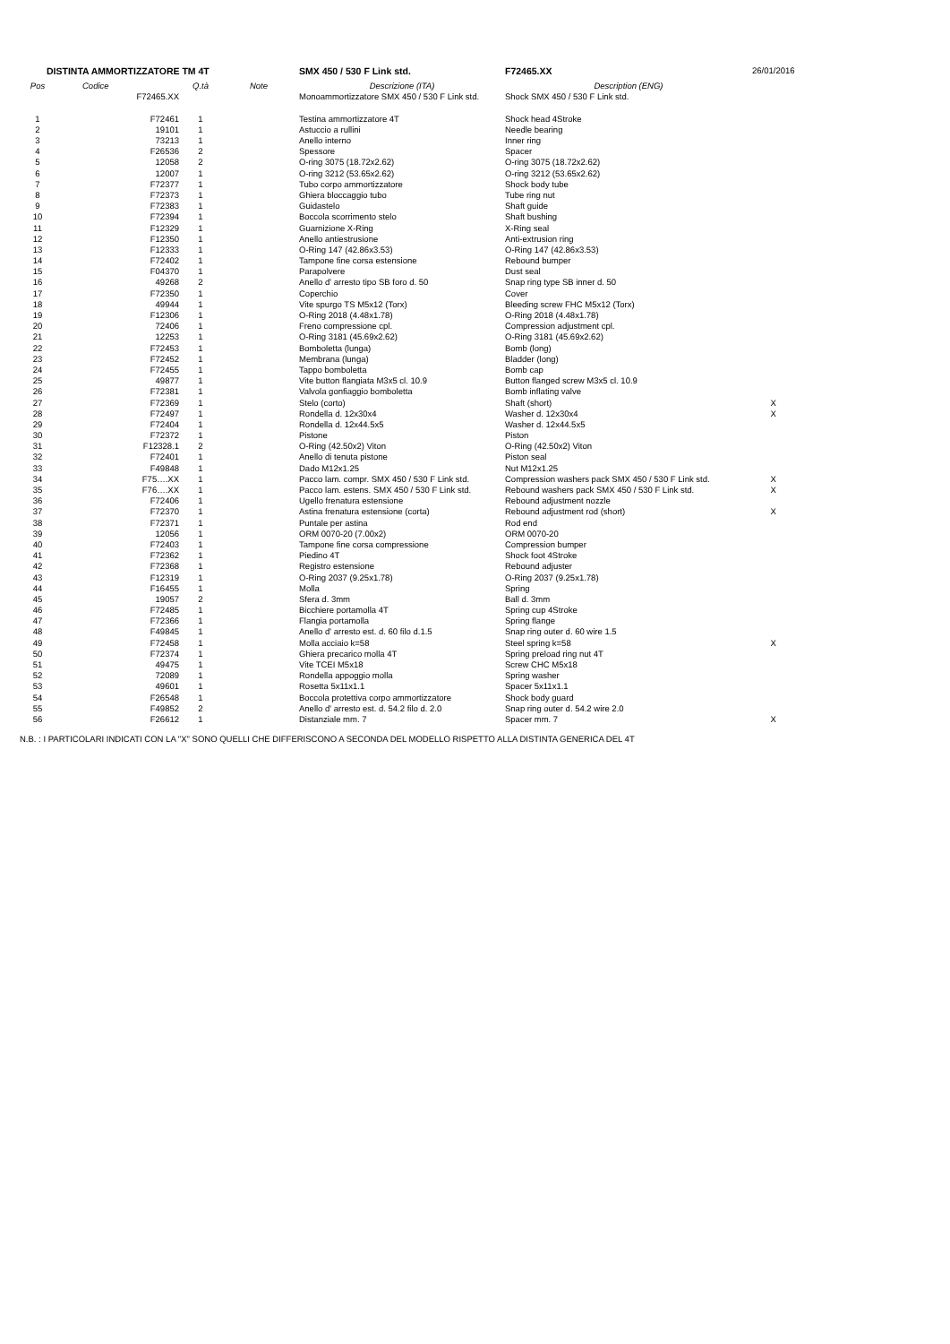| DISTINTA AMMORTIZZATORE TM 4T | | | | SMX 450 / 530 F Link std. | F72465.XX | 26/01/2016 |
| Pos | Codice | Q.tà | Note | Descrizione (ITA) | Description (ENG) | |
| | F72465.XX | | | Monoammortizzatore SMX 450 / 530 F Link std. | Shock SMX 450 / 530 F Link std. | |
| 1 | F72461 | 1 | | Testina ammortizzatore 4T | Shock head 4Stroke | |
| 2 | 19101 | 1 | | Astuccio a rullini | Needle bearing | |
| 3 | 73213 | 1 | | Anello interno | Inner ring | |
| 4 | F26536 | 2 | | Spessore | Spacer | |
| 5 | 12058 | 2 | | O-ring 3075 (18.72x2.62) | O-ring 3075 (18.72x2.62) | |
| 6 | 12007 | 1 | | O-ring 3212 (53.65x2.62) | O-ring 3212 (53.65x2.62) | |
| 7 | F72377 | 1 | | Tubo corpo ammortizzatore | Shock body tube | |
| 8 | F72373 | 1 | | Ghiera bloccaggio tubo | Tube ring nut | |
| 9 | F72383 | 1 | | Guidastelo | Shaft guide | |
| 10 | F72394 | 1 | | Boccola scorrimento stelo | Shaft bushing | |
| 11 | F12329 | 1 | | Guarnizione X-Ring | X-Ring seal | |
| 12 | F12350 | 1 | | Anello antiestrusione | Anti-extrusion ring | |
| 13 | F12333 | 1 | | O-Ring 147 (42.86x3.53) | O-Ring 147 (42.86x3.53) | |
| 14 | F72402 | 1 | | Tampone fine corsa estensione | Rebound bumper | |
| 15 | F04370 | 1 | | Parapolvere | Dust seal | |
| 16 | 49268 | 2 | | Anello d' arresto tipo SB foro d. 50 | Snap ring type SB inner d. 50 | |
| 17 | F72350 | 1 | | Coperchio | Cover | |
| 18 | 49944 | 1 | | Vite spurgo TS M5x12 (Torx) | Bleeding screw FHC M5x12 (Torx) | |
| 19 | F12306 | 1 | | O-Ring 2018 (4.48x1.78) | O-Ring 2018 (4.48x1.78) | |
| 20 | 72406 | 1 | | Freno compressione cpl. | Compression adjustment cpl. | |
| 21 | 12253 | 1 | | O-Ring 3181 (45.69x2.62) | O-Ring 3181 (45.69x2.62) | |
| 22 | F72453 | 1 | | Bomboletta (lunga) | Bomb (long) | |
| 23 | F72452 | 1 | | Membrana (lunga) | Bladder (long) | |
| 24 | F72455 | 1 | | Tappo bomboletta | Bomb cap | |
| 25 | 49877 | 1 | | Vite button flangiata M3x5 cl. 10.9 | Button flanged screw M3x5 cl. 10.9 | |
| 26 | F72381 | 1 | | Valvola gonfiaggio bomboletta | Bomb inflating valve | |
| 27 | F72369 | 1 | | Stelo (corto) | Shaft (short) | X |
| 28 | F72497 | 1 | | Rondella d. 12x30x4 | Washer d. 12x30x4 | X |
| 29 | F72404 | 1 | | Rondella d. 12x44.5x5 | Washer d. 12x44.5x5 | |
| 30 | F72372 | 1 | | Pistone | Piston | |
| 31 | F12328.1 | 2 | | O-Ring (42.50x2) Viton | O-Ring (42.50x2) Viton | |
| 32 | F72401 | 1 | | Anello di tenuta pistone | Piston seal | |
| 33 | F49848 | 1 | | Dado M12x1.25 | Nut M12x1.25 | |
| 34 | F75….XX | 1 | | Pacco lam. compr. SMX 450 / 530 F Link std. | Compression washers pack SMX 450 / 530 F Link std. | X |
| 35 | F76….XX | 1 | | Pacco lam. estens. SMX 450 / 530 F Link std. | Rebound washers pack SMX 450 / 530 F Link std. | X |
| 36 | F72406 | 1 | | Ugello frenatura estensione | Rebound adjustment nozzle | |
| 37 | F72370 | 1 | | Astina frenatura estensione (corta) | Rebound adjustment rod (short) | X |
| 38 | F72371 | 1 | | Puntale per astina | Rod end | |
| 39 | 12056 | 1 | | ORM 0070-20 (7.00x2) | ORM 0070-20 | |
| 40 | F72403 | 1 | | Tampone fine corsa compressione | Compression bumper | |
| 41 | F72362 | 1 | | Piedino 4T | Shock foot 4Stroke | |
| 42 | F72368 | 1 | | Registro estensione | Rebound adjuster | |
| 43 | F12319 | 1 | | O-Ring 2037 (9.25x1.78) | O-Ring 2037 (9.25x1.78) | |
| 44 | F16455 | 1 | | Molla | Spring | |
| 45 | 19057 | 2 | | Sfera d. 3mm | Ball d. 3mm | |
| 46 | F72485 | 1 | | Bicchiere portamolla 4T | Spring cup 4Stroke | |
| 47 | F72366 | 1 | | Flangia portamolla | Spring flange | |
| 48 | F49845 | 1 | | Anello d' arresto est. d. 60 filo d.1.5 | Snap ring outer d. 60 wire 1.5 | |
| 49 | F72458 | 1 | | Molla acciaio k=58 | Steel spring k=58 | X |
| 50 | F72374 | 1 | | Ghiera precarico molla 4T | Spring preload ring nut 4T | |
| 51 | 49475 | 1 | | Vite TCEI M5x18 | Screw CHC M5x18 | |
| 52 | 72089 | 1 | | Rondella appoggio molla | Spring washer | |
| 53 | 49601 | 1 | | Rosetta 5x11x1.1 | Spacer 5x11x1.1 | |
| 54 | F26548 | 1 | | Boccola protettiva corpo ammortizzatore | Shock body guard | |
| 55 | F49852 | 2 | | Anello d' arresto est. d. 54.2 filo d. 2.0 | Snap ring outer d. 54.2 wire 2.0 | |
| 56 | F26612 | 1 | | Distanziale mm. 7 | Spacer mm. 7 | X |
N.B. : I PARTICOLARI INDICATI CON LA "X" SONO QUELLI CHE DIFFERISCONO A SECONDA DEL MODELLO RISPETTO ALLA DISTINTA GENERICA DEL 4T